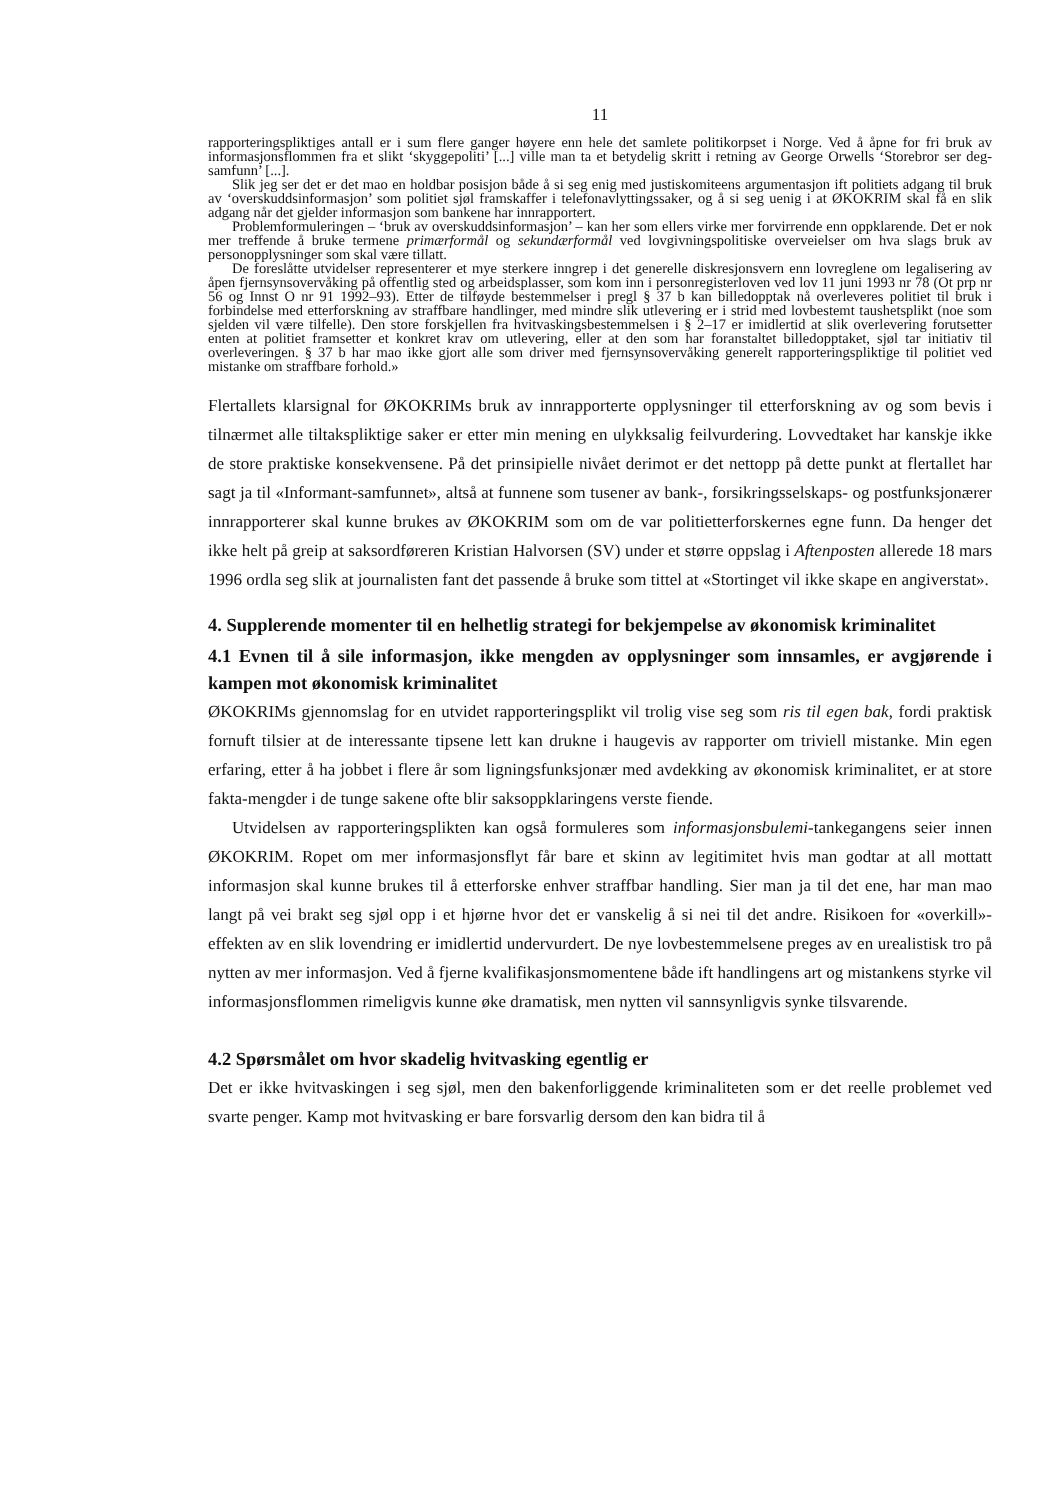11
rapporteringspliktiges antall er i sum flere ganger høyere enn hele det samlete politikorpset i Norge. Ved å åpne for fri bruk av informasjonsflommen fra et slikt ‘skyggepoliti’ [...] ville man ta et betydelig skritt i retning av George Orwells ‘Storebror ser deg-samfunn’ [...].
Slik jeg ser det er det mao en holdbar posisjon både å si seg enig med justiskomiteens argumentasjon ift politiets adgang til bruk av ‘overskuddsinformasjon’ som politiet sjøl framskaffer i telefonavlyttingssaker, og å si seg uenig i at ØKOKRIM skal få en slik adgang når det gjelder informasjon som bankene har innrapportert.
Problemformuleringen – ‘bruk av overskuddsinformasjon’ – kan her som ellers virke mer forvirrende enn oppklarende. Det er nok mer treffende å bruke termene primærformål og sekundærformål ved lovgivningspolitiske overveielser om hva slags bruk av personopplysninger som skal være tillatt.
De foreslåtte utvidelser representerer et mye sterkere inngrep i det generelle diskresjonsvern enn lovreglene om legalisering av åpen fjernsynsovervåking på offentlig sted og arbeidsplasser, som kom inn i personregisterloven ved lov 11 juni 1993 nr 78 (Ot prp nr 56 og Innst O nr 91 1992–93). Etter de tilføyde bestemmelser i pregl § 37 b kan billedopptak nå overleveres politiet til bruk i forbindelse med etterforskning av straffbare handlinger, med mindre slik utlevering er i strid med lovbestemt taushetsplikt (noe som sjelden vil være tilfelle). Den store forskjellen fra hvitvaskingsbestemmelsen i § 2–17 er imidlertid at slik overlevering forutsetter enten at politiet framsetter et konkret krav om utlevering, eller at den som har foranstaltet billedopptaket, sjøl tar initiativ til overleveringen. § 37 b har mao ikke gjort alle som driver med fjernsynsovervåking generelt rapporteringspliktige til politiet ved mistanke om straffbare forhold.»
Flertallets klarsignal for ØKOKRIMs bruk av innrapporterte opplysninger til etterforskning av og som bevis i tilnærmet alle tiltakspliktige saker er etter min mening en ulykksalig feilvurdering. Lovvedtaket har kanskje ikke de store praktiske konsekvensene. På det prinsipielle nivået derimot er det nettopp på dette punkt at flertallet har sagt ja til «Informant-samfunnet», altså at funnene som tusener av bank-, forsikringsselskaps- og postfunksjonærer innrapporterer skal kunne brukes av ØKOKRIM som om de var politietterforskernes egne funn. Da henger det ikke helt på greip at saksordføreren Kristian Halvorsen (SV) under et større oppslag i Aftenposten allerede 18 mars 1996 ordla seg slik at journalisten fant det passende å bruke som tittel at «Stortinget vil ikke skape en angiverstat».
4. Supplerende momenter til en helhetlig strategi for bekjempelse av økonomisk kriminalitet
4.1 Evnen til å sile informasjon, ikke mengden av opplysninger som innsamles, er avgjørende i kampen mot økonomisk kriminalitet
ØKOKRIMs gjennomslag for en utvidet rapporteringsplikt vil trolig vise seg som ris til egen bak, fordi praktisk fornuft tilsier at de interessante tipsene lett kan drukne i haugevis av rapporter om triviell mistanke. Min egen erfaring, etter å ha jobbet i flere år som ligningsfunksjonær med avdekking av økonomisk kriminalitet, er at store fakta-mengder i de tunge sakene ofte blir saksoppklaringens verste fiende.
Utvidelsen av rapporteringsplikten kan også formuleres som informasjonsbulemi-tankegangens seier innen ØKOKRIM. Ropet om mer informasjonsflyt får bare et skinn av legitimitet hvis man godtar at all mottatt informasjon skal kunne brukes til å etterforske enhver straffbar handling. Sier man ja til det ene, har man mao langt på vei brakt seg sjøl opp i et hjørne hvor det er vanskelig å si nei til det andre. Risikoen for «overkill»-effekten av en slik lovendring er imidlertid undervurdert. De nye lovbestemmelsene preges av en urealistisk tro på nytten av mer informasjon. Ved å fjerne kvalifikasjonsmomentene både ift handlingens art og mistankens styrke vil informasjonsflommen rimeligvis kunne øke dramatisk, men nytten vil sannsynligvis synke tilsvarende.
4.2 Spørsmålet om hvor skadelig hvitvasking egentlig er
Det er ikke hvitvaskingen i seg sjøl, men den bakenforliggende kriminaliteten som er det reelle problemet ved svarte penger. Kamp mot hvitvasking er bare forsvarlig dersom den kan bidra til å